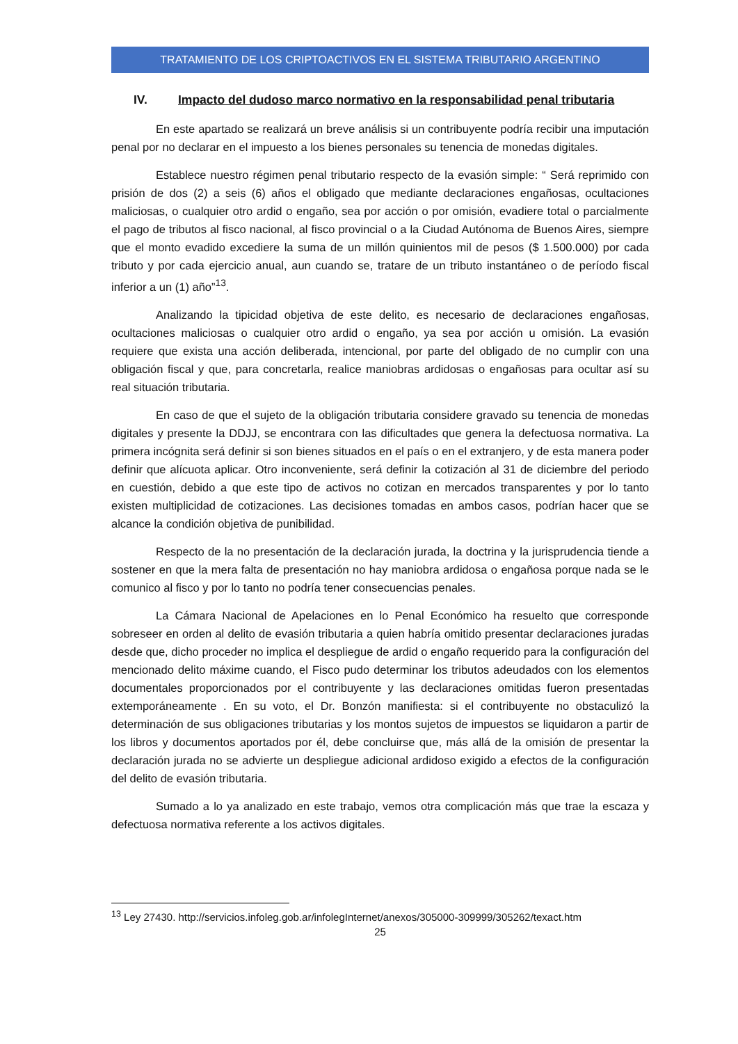TRATAMIENTO DE LOS CRIPTOACTIVOS EN EL SISTEMA TRIBUTARIO ARGENTINO
IV. Impacto del dudoso marco normativo en la responsabilidad penal tributaria
En este apartado se realizará un breve análisis si un contribuyente podría recibir una imputación penal por no declarar en el impuesto a los bienes personales su tenencia de monedas digitales.
Establece nuestro régimen penal tributario respecto de la evasión simple: “ Será reprimido con prisión de dos (2) a seis (6) años el obligado que mediante declaraciones engañosas, ocultaciones maliciosas, o cualquier otro ardid o engaño, sea por acción o por omisión, evadiere total o parcialmente el pago de tributos al fisco nacional, al fisco provincial o a la Ciudad Autónoma de Buenos Aires, siempre que el monto evadido excediere la suma de un millón quinientos mil de pesos ($ 1.500.000) por cada tributo y por cada ejercicio anual, aun cuando se, tratare de un tributo instantáneo o de período fiscal inferior a un (1) año”<sup>13</sup>.
Analizando la tipicidad objetiva de este delito, es necesario de declaraciones engañosas, ocultaciones maliciosas o cualquier otro ardid o engaño, ya sea por acción u omisión. La evasión requiere que exista una acción deliberada, intencional, por parte del obligado de no cumplir con una obligación fiscal y que, para concretarla, realice maniobras ardidosas o engañosas para ocultar así su real situación tributaria.
En caso de que el sujeto de la obligación tributaria considere gravado su tenencia de monedas digitales y presente la DDJJ, se encontrara con las dificultades que genera la defectuosa normativa. La primera incógnita será definir si son bienes situados en el país o en el extranjero, y de esta manera poder definir que alícuota aplicar. Otro inconveniente, será definir la cotización al 31 de diciembre del periodo en cuestión, debido a que este tipo de activos no cotizan en mercados transparentes y por lo tanto existen multiplicidad de cotizaciones. Las decisiones tomadas en ambos casos, podrían hacer que se alcance la condición objetiva de punibilidad.
Respecto de la no presentación de la declaración jurada, la doctrina y la jurisprudencia tiende a sostener en que la mera falta de presentación no hay maniobra ardidosa o engañosa porque nada se le comunico al fisco y por lo tanto no podría tener consecuencias penales.
La Cámara Nacional de Apelaciones en lo Penal Económico ha resuelto que corresponde sobreseer en orden al delito de evasión tributaria a quien habría omitido presentar declaraciones juradas desde que, dicho proceder no implica el despliegue de ardid o engaño requerido para la configuración del mencionado delito máxime cuando, el Fisco pudo determinar los tributos adeudados con los elementos documentales proporcionados por el contribuyente y las declaraciones omitidas fueron presentadas extemporáneamente . En su voto, el Dr. Bonzón manifiesta: si el contribuyente no obstaculizó la determinación de sus obligaciones tributarias y los montos sujetos de impuestos se liquidaron a partir de los libros y documentos aportados por él, debe concluirse que, más allá de la omisión de presentar la declaración jurada no se advierte un despliegue adicional ardidoso exigido a efectos de la configuración del delito de evasión tributaria.
Sumado a lo ya analizado en este trabajo, vemos otra complicación más que trae la escaza y defectuosa normativa referente a los activos digitales.
<sup>13</sup> Ley 27430. http://servicios.infoleg.gob.ar/infolegInternet/anexos/305000-309999/305262/texact.htm
25